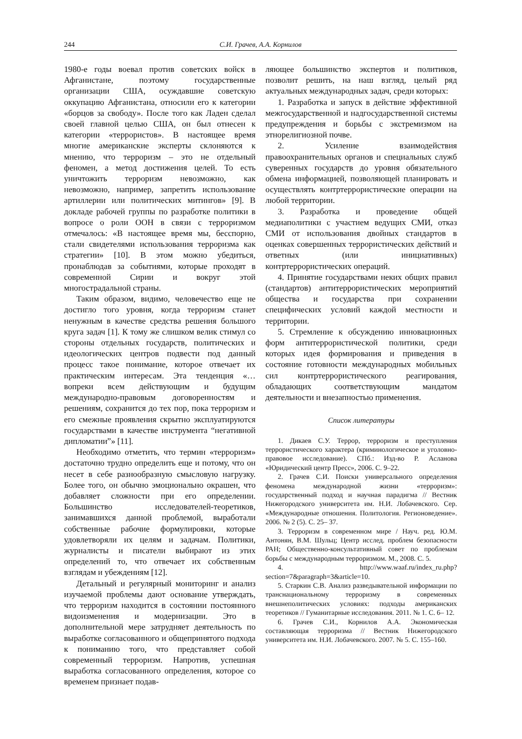244 С.И. Грачев, А.А. Корнилов
1980-е годы воевал против советских войск в Афганистане, поэтому государственные организации США, осуждавшие советскую оккупацию Афганистана, относили его к категории «борцов за свободу». После того как Ладен сделал своей главной целью США, он был отнесен к категории «террористов». В настоящее время многие американские эксперты склоняются к мнению, что терроризм – это не отдельный феномен, а метод достижения целей. То есть уничтожить терроризм невозможно, как невозможно, например, запретить использование артиллерии или политических митингов» [9]. В докладе рабочей группы по разработке политики в вопросе о роли ООН в связи с терроризмом отмечалось: «В настоящее время мы, бесспорно, стали свидетелями использования терроризма как стратегии» [10]. В этом можно убедиться, пронаблюдав за событиями, которые проходят в современной Сирии и вокруг этой многострадальной страны.
Таким образом, видимо, человечество еще не достигло того уровня, когда терроризм станет ненужным в качестве средства решения большого круга задач [1]. К тому же слишком велик стимул со стороны отдельных государств, политических и идеологических центров подвести под данный процесс такое понимание, которое отвечает их практическим интересам. Эта тенденция «…вопреки всем действующим и будущим международно-правовым договоренностям и решениям, сохранится до тех пор, пока терроризм и его смежные проявления скрытно эксплуатируются государствами в качестве инструмента “негативной дипломатии”» [11].
Необходимо отметить, что термин «терроризм» достаточно трудно определить еще и потому, что он несет в себе разнообразную смысловую нагрузку. Более того, он обычно эмоционально окрашен, что добавляет сложности при его определении. Большинство исследователей-теоретиков, занимавшихся данной проблемой, выработали собственные рабочие формулировки, которые удовлетворяли их целям и задачам. Политики, журналисты и писатели выбирают из этих определений то, что отвечает их собственным взглядам и убеждениям [12].
Детальный и регулярный мониторинг и анализ изучаемой проблемы дают основание утверждать, что терроризм находится в состоянии постоянного видоизменения и модернизации. Это в дополнительной мере затрудняет деятельность по выработке согласованного и общепринятого подхода к пониманию того, что представляет собой современный терроризм. Напротив, успешная выработка согласованного определения, которое со временем признает подав-
ляющее большинство экспертов и политиков, позволит решить, на наш взгляд, целый ряд актуальных международных задач, среди которых:
1. Разработка и запуск в действие эффективной межгосударственной и надгосударственной системы предупреждения и борьбы с экстремизмом на этнорелигиозной почве.
2. Усиление взаимодействия правоохранительных органов и специальных служб суверенных государств до уровня обязательного обмена информацией, позволяющей планировать и осуществлять контртеррористические операции на любой территории.
3. Разработка и проведение общей медиаполитики с участием ведущих СМИ, отказ СМИ от использования двойных стандартов в оценках совершенных террористических действий и ответных (или инициативных) контртеррористических операций.
4. Принятие государствами неких общих правил (стандартов) антитеррористических мероприятий общества и государства при сохранении специфических условий каждой местности и территории.
5. Стремление к обсуждению инновационных форм антитеррористической политики, среди которых идея формирования и приведения в состояние готовности международных мобильных сил контртеррористического реагирования, обладающих соответствующим мандатом деятельности и внезапностью применения.
Список литературы
1. Дикаев С.У. Террор, терроризм и преступления террористического характера (криминологическое и уголовно-правовое исследование). СПб.: Изд-во Р. Асланова «Юридический центр Пресс», 2006. С. 9–22.
2. Грачев С.И. Поиски универсального определения феномена международной жизни «терроризм»: государственный подход и научная парадигма // Вестник Нижегородского университета им. Н.И. Лобачевского. Сер. «Международные отношения. Политология. Регионоведение». 2006. № 2 (5). С. 25– 37.
3. Терроризм в современном мире / Науч. ред. Ю.М. Антонян, В.М. Шульц; Центр исслед. проблем безопасности РАН; Общественно-консультативный совет по проблемам борьбы с международным терроризмом. М., 2008. С. 5.
4. http://www.waaf.ru/index_ru.php?section=7&paragraph=3&article=10.
5. Старкин С.В. Анализ разведывательной информации по транснациональному терроризму в современных внешнеполитических условиях: подходы американских теоретиков // Гуманитарные исследования. 2011. № 1. С. 6– 12.
6. Грачев С.И., Корнилов А.А. Экономическая составляющая терроризма // Вестник Нижегородского университета им. Н.И. Лобачевского. 2007. № 5. С. 155–160.